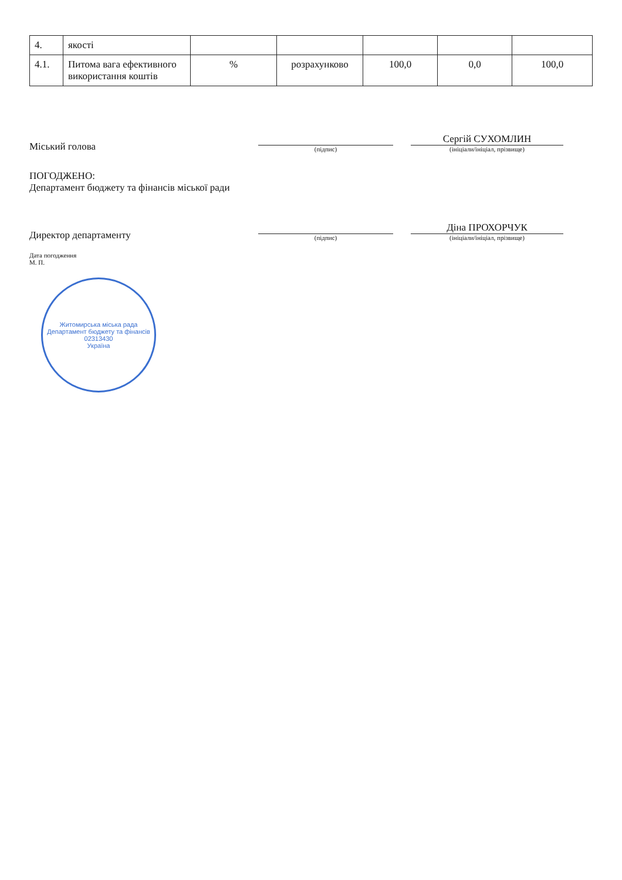| 4. | якості | | | | | |
| 4.1. | Питома вага ефективного використання коштів | % | розрахунково | 100,0 | 0,0 | 100,0 |
Міський голова
(підпис)
Сергій СУХОМЛИН
(ініціали/ініціал, прізвище)
ПОГОДЖЕНО:
Департамент бюджету та фінансів міської ради
Директор департаменту
(підпис)
Діна ПРОХОРЧУК
(ініціали/ініціал, прізвище)
Дата погодження
М. П.
Житомирська міська рада
Департамент бюджету та фінансів
02313430
Україна